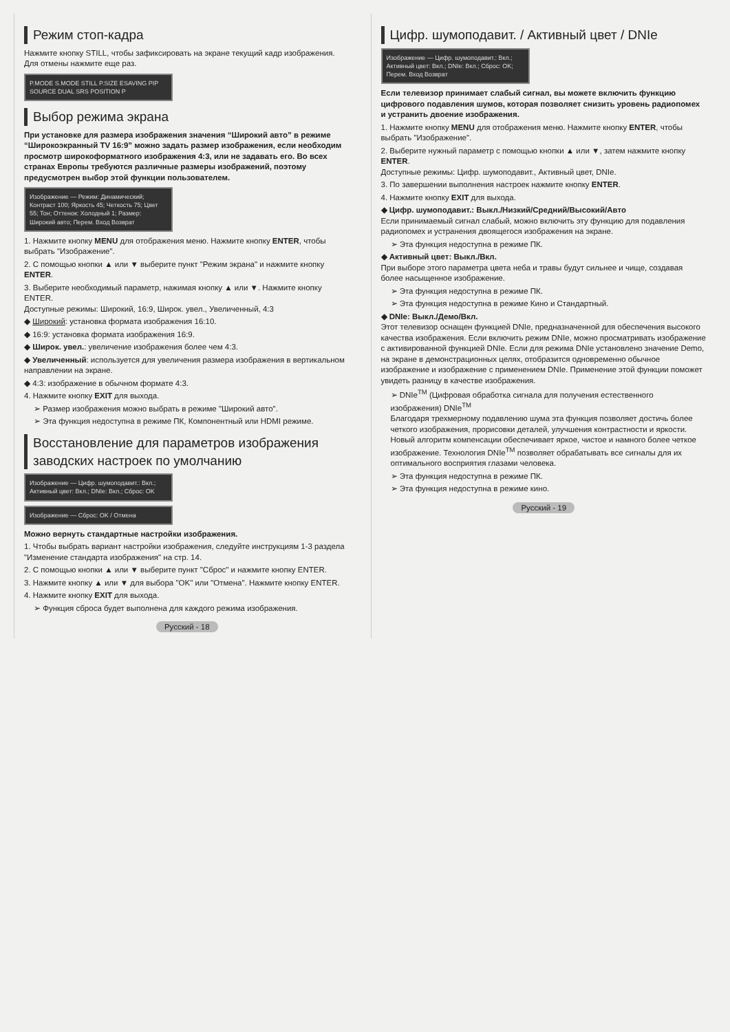Режим стоп-кадра
Нажмите кнопку STILL, чтобы зафиксировать на экране текущий кадр изображения. Для отмены нажмите еще раз.
P.MODE S.MODE STILL P.SIZE ESAVING PIP SOURCE DUAL SRS POSITION P
Выбор режима экрана
При установке для размера изображения значения “Широкий авто” в режиме “Широкоэкранный TV 16:9” можно задать размер изображения, если необходим просмотр широкоформатного изображения 4:3, или не задавать его. Во всех странах Европы требуются различные размеры изображений, поэтому предусмотрен выбор этой функции пользователем.
Изображение — Режим: Динамический; Контраст 100; Яркость 45; Четкость 75; Цвет 55; Тон; Оттенок: Холодный 1; Размер: Широкий авто; Перем. Вход Возврат
1. Нажмите кнопку MENU для отображения меню. Нажмите кнопку ENTER, чтобы выбрать "Изображение".
2. С помощью кнопки ▲ или ▼ выберите пункт "Режим экрана" и нажмите кнопку ENTER.
3. Выберите необходимый параметр, нажимая кнопку ▲ или ▼. Нажмите кнопку ENTER.
Доступные режимы: Широкий, 16:9, Широк. увел., Увеличенный, 4:3
◆ Широкий: установка формата изображения 16:10.
◆ 16:9: установка формата изображения 16:9.
◆ Широк. увел.: увеличение изображения более чем 4:3.
◆ Увеличенный: используется для увеличения размера изображения в вертикальном направлении на экране.
◆ 4:3: изображение в обычном формате 4:3.
4. Нажмите кнопку EXIT для выхода.
➢ Размер изображения можно выбрать в режиме "Широкий авто".
➢ Эта функция недоступна в режиме ПК, Компонентный или HDMI режиме.
Восстановление для параметров изображения заводских настроек по умолчанию
Изображение — Цифр. шумоподавит.: Вкл.; Активный цвет: Вкл.; DNIe: Вкл.; Сброс: OK
Изображение — Сброс: OK / Отмена
Можно вернуть стандартные настройки изображения.
1. Чтобы выбрать вариант настройки изображения, следуйте инструкциям 1-3 раздела "Изменение стандарта изображения" на стр. 14.
2. С помощью кнопки ▲ или ▼ выберите пункт "Сброс" и нажмите кнопку ENTER.
3. Нажмите кнопку ▲ или ▼ для выбора "OK" или "Отмена". Нажмите кнопку ENTER.
4. Нажмите кнопку EXIT для выхода.
➢ Функция сброса будет выполнена для каждого режима изображения.
Русский - 18
Цифр. шумоподавит. / Активный цвет / DNIe
Изображение — Цифр. шумоподавит.: Вкл.; Активный цвет: Вкл.; DNIe: Вкл.; Сброс: OK; Перем. Вход Возврат
Если телевизор принимает слабый сигнал, вы можете включить функцию цифрового подавления шумов, которая позволяет снизить уровень радиопомех и устранить двоение изображения.
1. Нажмите кнопку MENU для отображения меню. Нажмите кнопку ENTER, чтобы выбрать "Изображение".
2. Выберите нужный параметр с помощью кнопки ▲ или ▼, затем нажмите кнопку ENTER.
Доступные режимы: Цифр. шумоподавит., Активный цвет, DNIe.
3. По завершении выполнения настроек нажмите кнопку ENTER.
4. Нажмите кнопку EXIT для выхода.
◆ Цифр. шумоподавит.: Выкл./Низкий/Средний/Высокий/Авто
Если принимаемый сигнал слабый, можно включить эту функцию для подавления радиопомех и устранения двоящегося изображения на экране.
➢ Эта функция недоступна в режиме ПК.
◆ Активный цвет: Выкл./Вкл.
При выборе этого параметра цвета неба и травы будут сильнее и чище, создавая более насыщенное изображение.
➢ Эта функция недоступна в режиме ПК.
➢ Эта функция недоступна в режиме Кино и Стандартный.
◆ DNIe: Выкл./Демо/Вкл.
Этот телевизор оснащен функцией DNIe, предназначенной для обеспечения высокого качества изображения. Если включить режим DNIe, можно просматривать изображение с активированной функцией DNIe. Если для режима DNIe установлено значение Demo, на экране в демонстрационных целях, отобразится одновременно обычное изображение и изображение с применением DNIe. Применение этой функции поможет увидеть разницу в качестве изображения.
➢ DNIe<sup>TM</sup> (Цифровая обработка сигнала для получения естественного изображения) DNIe<sup>TM</sup>
Благодаря трехмерному подавлению шума эта функция позволяет достичь более четкого изображения, прорисовки деталей, улучшения контрастности и яркости. Новый алгоритм компенсации обеспечивает яркое, чистое и намного более четкое изображение. Технология DNIe<sup>TM</sup> позволяет обрабатывать все сигналы для их оптимального восприятия глазами человека.
➢ Эта функция недоступна в режиме ПК.
➢ Эта функция недоступна в режиме кино.
Русский - 19